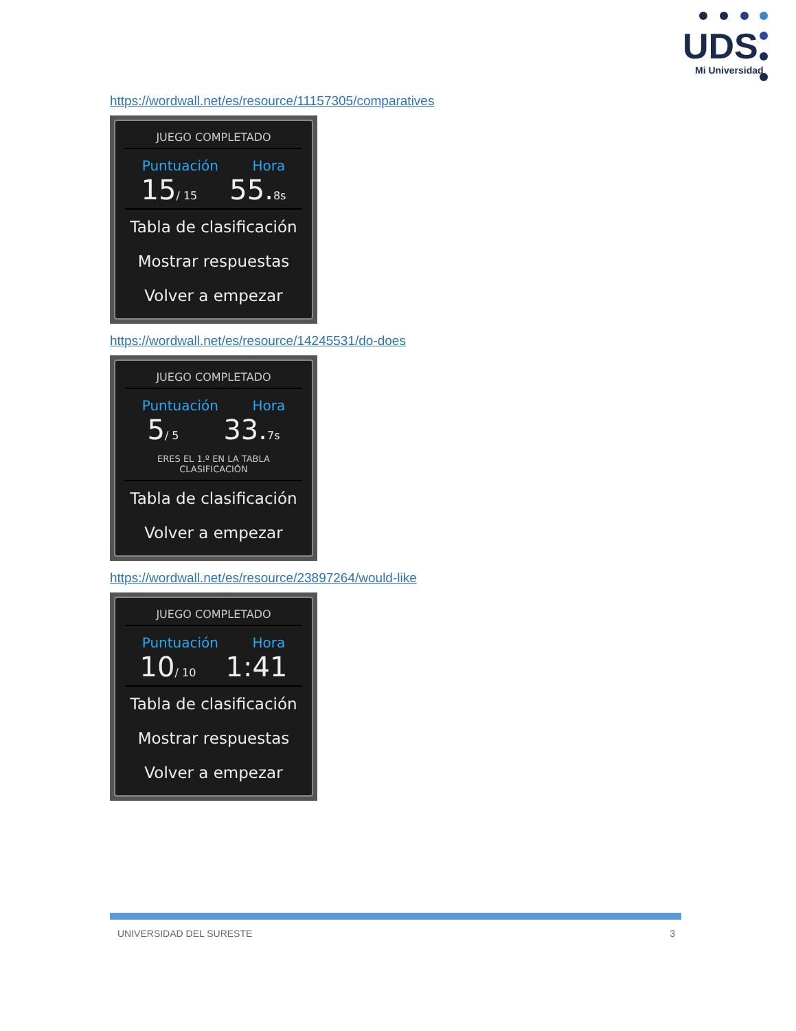UDS
Mi Universidad
https://wordwall.net/es/resource/11157305/comparatives
JUEGO COMPLETADO
Puntuación Hora
15/ 15 55.8s
Tabla de clasificación
Mostrar respuestas
Volver a empezar
https://wordwall.net/es/resource/14245531/do-does
JUEGO COMPLETADO
Puntuación Hora
5/ 5 33.7s
ERES EL 1.º EN LA TABLA CLASIFICACIÓN
Tabla de clasificación
Volver a empezar
https://wordwall.net/es/resource/23897264/would-like
JUEGO COMPLETADO
Puntuación Hora
10/ 10 1:41
Tabla de clasificación
Mostrar respuestas
Volver a empezar
UNIVERSIDAD DEL SURESTE 3